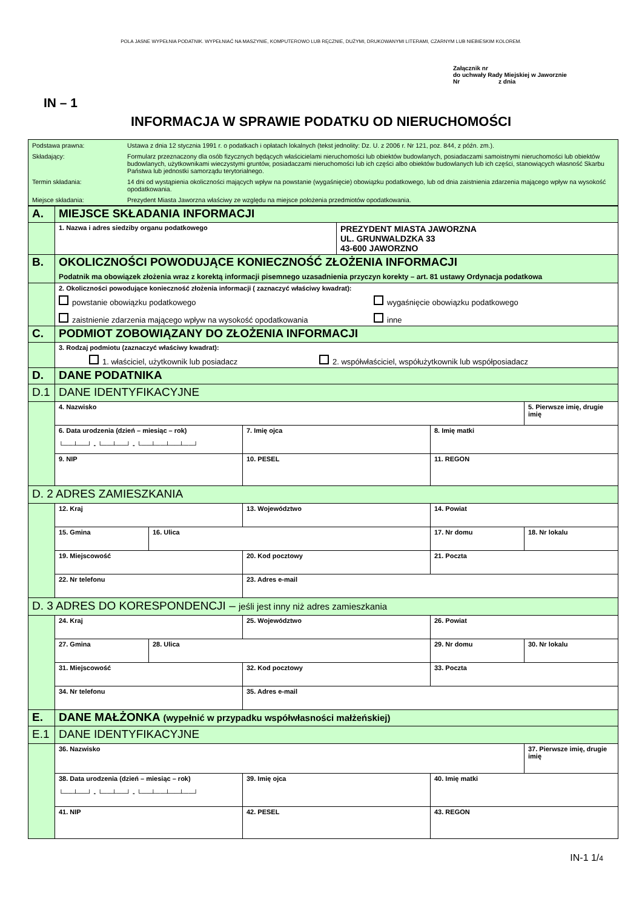POLA JASNE WYPEŁNIA PODATNIK. WYPEŁNIAĆ NA MASZYNIE, KOMPUTEROWO LUB RĘCZNIE, DUŻYMI, DRUKOWANYMI LITERAMI, CZARNYM LUB NIEBIESKIM KOLOREM.
Załącznik nr
do uchwały Rady Miejskiej w Jaworznie
Nr z dnia
IN – 1
INFORMACJA W SPRAWIE PODATKU OD NIERUCHOMOŚCI
| Podstawa prawna: | Ustawa z dnia 12 stycznia 1991 r. o podatkach i opłatach lokalnych (tekst jednolity: Dz. U. z 2006 r. Nr 121, poz. 844, z późn. zm.). |
| Składający: | Formularz przeznaczony dla osób fizycznych będących właścicielami nieruchomości lub obiektów budowlanych, posiadaczami samoistnymi nieruchomości lub obiektów budowlanych, użytkownikami wieczystymi gruntów, posiadaczami nieruchomości lub ich części albo obiektów budowlanych lub ich części, stanowiących własność Skarbu Państwa lub jednostki samorządu terytorialnego. |
| Termin składania: | 14 dni od wystąpienia okoliczności mających wpływ na powstanie (wygaśnięcie) obowiązku podatkowego, lub od dnia zaistnienia zdarzenia mającego wpływ na wysokość opodatkowania. |
| Miejsce składania: | Prezydent Miasta Jaworzna właściwy ze względu na miejsce położenia przedmiotów opodatkowania. |
| A. | MIEJSCE SKŁADANIA INFORMACJI | | | | | |
| | 1. Nazwa i adres siedziby organu podatkowego | | | PREZYDENT MIASTA JAWORZNA UL. GRUNWALDZKA 33 43-600 JAWORZNO | | |
| B. | OKOLICZNOŚCI POWODUJĄCE KONIECZNOŚĆ ZŁOŻENIA INFORMACJI Podatnik ma obowiązek złożenia wraz z korektą informacji pisemnego uzasadnienia przyczyn korekty – art. 81 ustawy Ordynacja podatkowa | | | | | |
| | 2. Okoliczności powodujące konieczność złożenia informacji ( zaznaczyć właściwy kwadrat): powstanie obowiązku podatkowego wygaśnięcie obowiązku podatkowego zaistnienie zdarzenia mającego wpływ na wysokość opodatkowania inne | | | | | |
| C. | PODMIOT ZOBOWIĄZANY DO ZŁOŻENIA INFORMACJI | | | | | |
| | 3. Rodzaj podmiotu (zaznaczyć właściwy kwadrat): 1. właściciel, użytkownik lub posiadacz 2. współwłaściciel, współużytkownik lub współposiadacz | | | | | |
| D. | DANE PODATNIKA | | | | | |
| D.1 | DANE IDENTYFIKACYJNE | | | | | |
| | 4. Nazwisko | | | | | 5. Pierwsze imię, drugie imię |
| | 6. Data urodzenia (dzień – miesiąc – rok) └──┴──┘ - └──┴──┘ - └──┴──┴──┴──┘ | | 7. Imię ojca | | 8. Imię matki | |
| | 9. NIP | | 10. PESEL | | 11. REGON | |
| D. 2 ADRES ZAMIESZKANIA | | | | | | |
| | 12. Kraj | | 13. Województwo | | 14. Powiat | |
| | 15. Gmina | 16. Ulica | | | 17. Nr domu | 18. Nr lokalu |
| | 19. Miejscowość | | 20. Kod pocztowy | | 21. Poczta | |
| | 22. Nr telefonu | | 23. Adres e-mail | | | |
| D. 3 ADRES DO KORESPONDENCJI – jeśli jest inny niż adres zamieszkania | | | | | | |
| | 24. Kraj | | 25. Województwo | | 26. Powiat | |
| | 27. Gmina | 28. Ulica | | | 29. Nr domu | 30. Nr lokalu |
| | 31. Miejscowość | | 32. Kod pocztowy | | 33. Poczta | |
| | 34. Nr telefonu | | 35. Adres e-mail | | | |
| E. | DANE MAŁŻONKA (wypełnić w przypadku współwłasności małżeńskiej) | | | | | |
| E.1 | DANE IDENTYFIKACYJNE | | | | | |
| | 36. Nazwisko | | | | | 37. Pierwsze imię, drugie imię |
| | 38. Data urodzenia (dzień – miesiąc – rok) └──┴──┘ - └──┴──┘ - └──┴──┴──┴──┘ | | 39. Imię ojca | | 40. Imię matki | |
| | 41. NIP | | 42. PESEL | | 43. REGON | |
IN-1 1/4